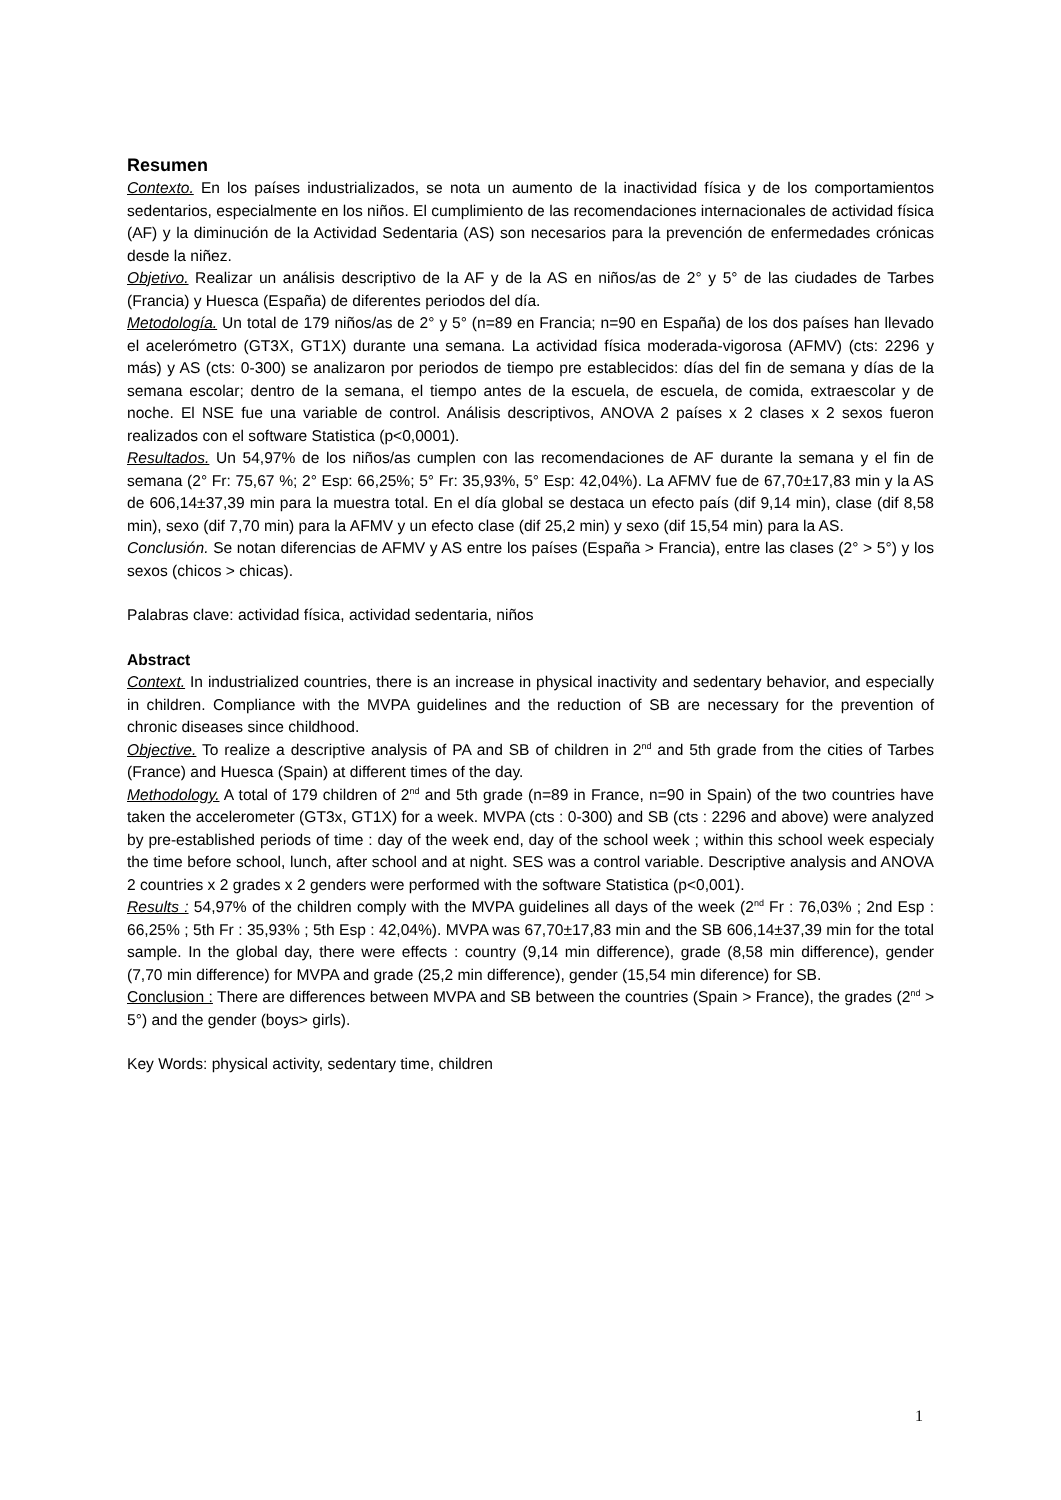Resumen
Contexto. En los países industrializados, se nota un aumento de la inactividad física y de los comportamientos sedentarios, especialmente en los niños. El cumplimiento de las recomendaciones internacionales de actividad física (AF) y la diminución de la Actividad Sedentaria (AS) son necesarios para la prevención de enfermedades crónicas desde la niñez.
Objetivo. Realizar un análisis descriptivo de la AF y de la AS en niños/as de 2° y 5° de las ciudades de Tarbes (Francia) y Huesca (España) de diferentes periodos del día.
Metodología. Un total de 179 niños/as de 2° y 5° (n=89 en Francia; n=90 en España) de los dos países han llevado el acelerómetro (GT3X, GT1X) durante una semana. La actividad física moderada-vigorosa (AFMV) (cts: 2296 y más) y AS (cts: 0-300) se analizaron por periodos de tiempo pre establecidos: días del fin de semana y días de la semana escolar; dentro de la semana, el tiempo antes de la escuela, de escuela, de comida, extraescolar y de noche. El NSE fue una variable de control. Análisis descriptivos, ANOVA 2 países x 2 clases x 2 sexos fueron realizados con el software Statistica (p<0,0001).
Resultados. Un 54,97% de los niños/as cumplen con las recomendaciones de AF durante la semana y el fin de semana (2° Fr: 75,67 %; 2° Esp: 66,25%; 5° Fr: 35,93%, 5° Esp: 42,04%). La AFMV fue de 67,70±17,83 min y la AS de 606,14±37,39 min para la muestra total. En el día global se destaca un efecto país (dif 9,14 min), clase (dif 8,58 min), sexo (dif 7,70 min) para la AFMV y un efecto clase (dif 25,2 min) y sexo (dif 15,54 min) para la AS.
Conclusión. Se notan diferencias de AFMV y AS entre los países (España > Francia), entre las clases (2° > 5°) y los sexos (chicos > chicas).
Palabras clave: actividad física, actividad sedentaria, niños
Abstract
Context. In industrialized countries, there is an increase in physical inactivity and sedentary behavior, and especially in children. Compliance with the MVPA guidelines and the reduction of SB are necessary for the prevention of chronic diseases since childhood.
Objective. To realize a descriptive analysis of PA and SB of children in 2<sup>nd</sup> and 5th grade from the cities of Tarbes (France) and Huesca (Spain) at different times of the day.
Methodology. A total of 179 children of 2<sup>nd</sup> and 5th grade (n=89 in France, n=90 in Spain) of the two countries have taken the accelerometer (GT3x, GT1X) for a week. MVPA (cts : 0-300) and SB (cts : 2296 and above) were analyzed by pre-established periods of time : day of the week end, day of the school week ; within this school week especialy the time before school, lunch, after school and at night. SES was a control variable. Descriptive analysis and ANOVA 2 countries x 2 grades x 2 genders were performed with the software Statistica (p<0,001).
Results : 54,97% of the children comply with the MVPA guidelines all days of the week (2<sup>nd</sup> Fr : 76,03% ; 2nd Esp : 66,25% ; 5th Fr : 35,93% ; 5th Esp : 42,04%). MVPA was 67,70±17,83 min and the SB 606,14±37,39 min for the total sample. In the global day, there were effects : country (9,14 min difference), grade (8,58 min difference), gender (7,70 min difference) for MVPA and grade (25,2 min difference), gender (15,54 min diference) for SB.
Conclusion : There are differences between MVPA and SB between the countries (Spain > France), the grades (2<sup>nd</sup> > 5°) and the gender (boys> girls).
Key Words: physical activity, sedentary time, children
1